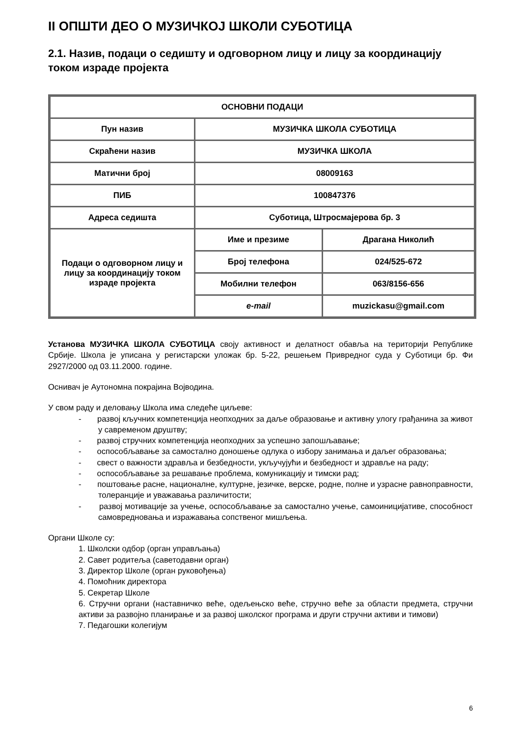II ОПШТИ ДЕО О МУЗИЧКОЈ ШКОЛИ СУБОТИЦА
2.1. Назив, подаци о седишту и одговорном лицу и лицу за координацију током израде пројекта
| ОСНОВНИ ПОДАЦИ | | |
| Пун назив | МУЗИЧКА ШКОЛА СУБОТИЦА | |
| Скраћени назив | МУЗИЧКА ШКОЛА | |
| Матични број | 08009163 | |
| ПИБ | 100847376 | |
| Адреса седишта | Суботица, Штросмајерова бр. 3 | |
| Подаци о одговорном лицу и лицу за координацију током израде пројекта | Име и презиме | Драгана Николић |
| | Број телефона | 024/525-672 |
| | Мобилни телефон | 063/8156-656 |
| | e-mail | muzickasu@gmail.com |
Установа МУЗИЧКА ШКОЛА СУБОТИЦА своју активност и делатност обавља на територији Републике Србије. Школа је уписана у регистарски уложак бр. 5-22, решењем Привредног суда у Суботици бр. Фи 2927/2000 од 03.11.2000. године.
Оснивач је Аутономна покрајина Војводина.
У свом раду и деловању Школа има следеће циљеве:
- развој кључних компетенција неопходних за даље образовање и активну улогу грађанина за живот у савременом друштву;
- развој стручних компетенција неопходних за успешно запошљавање;
- оспособљавање за самостално доношење одлука о избору занимања и даљег образовања;
- свест о важности здравља и безбедности, укључујући и безбедност и здравље на раду;
- оспособљавање за решавање проблема, комуникацију и тимски рад;
- поштовање расне, националне, културне, језичке, верске, родне, полне и узрасне равноправности, толеранције и уважавања различитости;
- развој мотивације за учење, оспособљавање за самостално учење, самоиницијативе, способност самовредновања и изражавања сопственог мишљења.
Органи Школе су:
1. Школски одбор (орган управљања)
2. Савет родитеља (саветодавни орган)
3. Директор Школе (орган руковођења)
4. Помоћник директора
5. Секретар Школе
6. Стручни органи (наставничко веће, одељењско веће, стручно веће за области предмета, стручни активи за развојно планирање и за развој школског програма и други стручни активи и тимови)
7. Педагошки колегијум
6